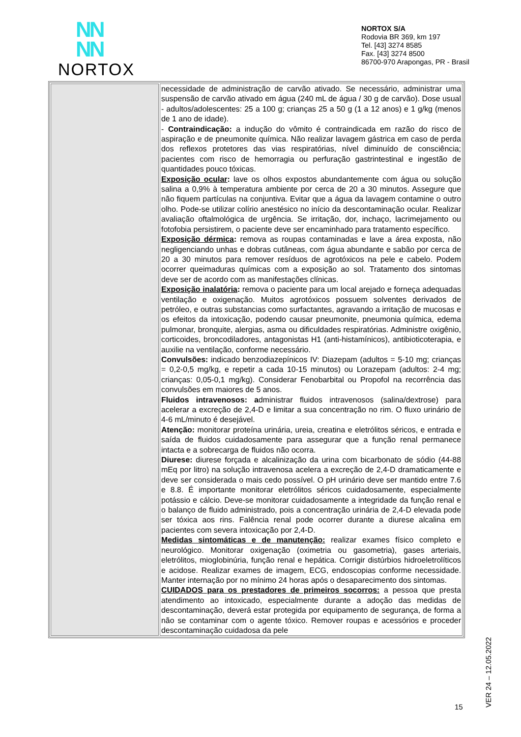NN
NN
NORTOX
NORTOX S/A
Rodovia BR 369, km 197
Tel. [43] 3274 8585
Fax. [43] 3274 8500
86700-970 Arapongas, PR - Brasil
| | necessidade de administração de carvão ativado. Se necessário, administrar uma suspensão de carvão ativado em água (240 mL de água / 30 g de carvão). Dose usual - adultos/adolescentes: 25 a 100 g; crianças 25 a 50 g (1 a 12 anos) e 1 g/kg (menos de 1 ano de idade). - Contraindicação: a indução do vômito é contraindicada em razão do risco de aspiração e de pneumonite química. Não realizar lavagem gástrica em caso de perda dos reflexos protetores das vias respiratórias, nível diminuído de consciência; pacientes com risco de hemorragia ou perfuração gastrintestinal e ingestão de quantidades pouco tóxicas. Exposição ocular : lave os olhos expostos abundantemente com água ou solução salina a 0,9% à temperatura ambiente por cerca de 20 a 30 minutos. Assegure que não fiquem partículas na conjuntiva. Evitar que a água da lavagem contamine o outro olho. Pode-se utilizar colírio anestésico no início da descontaminação ocular. Realizar avaliação oftalmológica de urgência. Se irritação, dor, inchaço, lacrimejamento ou fotofobia persistirem, o paciente deve ser encaminhado para tratamento específico. Exposição dérmica : remova as roupas contaminadas e lave a área exposta, não negligenciando unhas e dobras cutâneas, com água abundante e sabão por cerca de 20 a 30 minutos para remover resíduos de agrotóxicos na pele e cabelo. Podem ocorrer queimaduras químicas com a exposição ao sol. Tratamento dos sintomas deve ser de acordo com as manifestações clínicas. Exposição inalatória : remova o paciente para um local arejado e forneça adequadas ventilação e oxigenação. Muitos agrotóxicos possuem solventes derivados de petróleo, e outras substancias como surfactantes, agravando a irritação de mucosas e os efeitos da intoxicação, podendo causar pneumonite, pneumonia química, edema pulmonar, bronquite, alergias, asma ou dificuldades respiratórias. Administre oxigênio, corticoides, broncodiladores, antagonistas H1 (anti-histamínicos), antibioticoterapia, e auxilie na ventilação, conforme necessário. Convulsões: indicado benzodiazepínicos IV: Diazepam (adultos = 5-10 mg; crianças = 0,2-0,5 mg/kg, e repetir a cada 10-15 minutos) ou Lorazepam (adultos: 2-4 mg; crianças: 0,05-0,1 mg/kg). Considerar Fenobarbital ou Propofol na recorrência das convulsões em maiores de 5 anos. Fluidos intravenosos: a dministrar fluidos intravenosos (salina/dextrose) para acelerar a excreção de 2,4-D e limitar a sua concentração no rim. O fluxo urinário de 4-6 mL/minuto é desejável. Atenção: monitorar proteína urinária, ureia, creatina e eletrólitos séricos, e entrada e saída de fluidos cuidadosamente para assegurar que a função renal permanece intacta e a sobrecarga de fluidos não ocorra. Diurese: diurese forçada e alcalinização da urina com bicarbonato de sódio (44-88 mEq por litro) na solução intravenosa acelera a excreção de 2,4-D dramaticamente e deve ser considerada o mais cedo possível. O pH urinário deve ser mantido entre 7.6 e 8.8. É importante monitorar eletrólitos séricos cuidadosamente, especialmente potássio e cálcio. Deve-se monitorar cuidadosamente a integridade da função renal e o balanço de fluido administrado, pois a concentração urinária de 2,4-D elevada pode ser tóxica aos rins. Falência renal pode ocorrer durante a diurese alcalina em pacientes com severa intoxicação por 2,4-D. Medidas sintomáticas e de manutenção: realizar exames físico completo e neurológico. Monitorar oxigenação (oximetria ou gasometria), gases arteriais, eletrólitos, mioglobinúria, função renal e hepática. Corrigir distúrbios hidroeletrolíticos e acidose. Realizar exames de imagem, ECG, endoscopias conforme necessidade. Manter internação por no mínimo 24 horas após o desaparecimento dos sintomas. CUIDADOS para os prestadores de primeiros socorros: a pessoa que presta atendimento ao intoxicado, especialmente durante a adoção das medidas de descontaminação, deverá estar protegida por equipamento de segurança, de forma a não se contaminar com o agente tóxico. Remover roupas e acessórios e proceder descontaminação cuidadosa da pele |
VER 24 – 12.05.2022
15